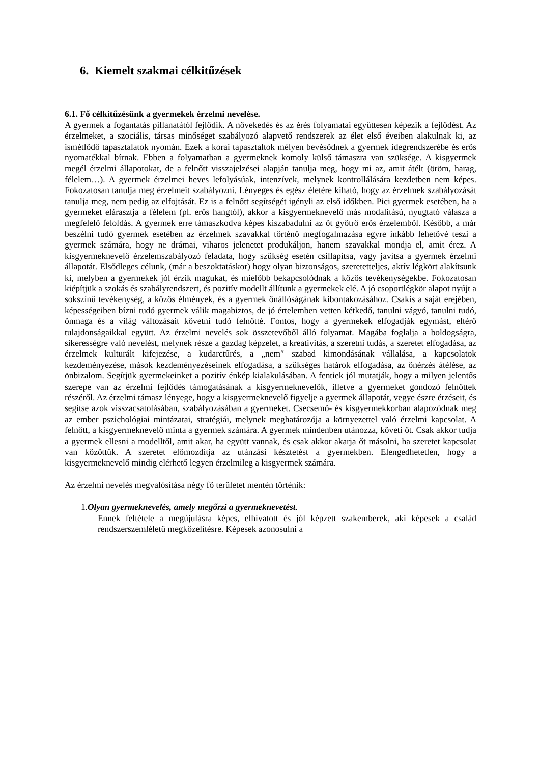6. Kiemelt szakmai célkitűzések
6.1. Fő célkitűzésünk a gyermekek érzelmi nevelése.
A gyermek a fogantatás pillanatától fejlődik. A növekedés és az érés folyamatai együttesen képezik a fejlődést. Az érzelmeket, a szociális, társas minőséget szabályozó alapvető rendszerek az élet első éveiben alakulnak ki, az ismétlődő tapasztalatok nyomán. Ezek a korai tapasztaltok mélyen bevésődnek a gyermek idegrendszerébe és erős nyomatékkal bírnak. Ebben a folyamatban a gyermeknek komoly külső támaszra van szüksége. A kisgyermek megél érzelmi állapotokat, de a felnőtt visszajelzései alapján tanulja meg, hogy mi az, amit átélt (öröm, harag, félelem…). A gyermek érzelmei heves lefolyásúak, intenzívek, melynek kontrollálására kezdetben nem képes. Fokozatosan tanulja meg érzelmeit szabályozni. Lényeges és egész életére kiható, hogy az érzelmek szabályozását tanulja meg, nem pedig az elfojtását. Ez is a felnőtt segítségét igényli az első időkben. Pici gyermek esetében, ha a gyermeket elárasztja a félelem (pl. erős hangtól), akkor a kisgyermeknevelő más modalitású, nyugtató válasza a megfelelő feloldás. A gyermek erre támaszkodva képes kiszabadulni az őt gyötrő erős érzelemből. Később, a már beszélni tudó gyermek esetében az érzelmek szavakkal történő megfogalmazása egyre inkább lehetővé teszi a gyermek számára, hogy ne drámai, viharos jelenetet produkáljon, hanem szavakkal mondja el, amit érez. A kisgyermeknevelő érzelemszabályozó feladata, hogy szükség esetén csillapítsa, vagy javítsa a gyermek érzelmi állapotát. Elsődleges célunk, (már a beszoktatáskor) hogy olyan biztonságos, szeretetteljes, aktív légkört alakítsunk ki, melyben a gyermekek jól érzik magukat, és mielőbb bekapcsolódnak a közös tevékenységekbe. Fokozatosan kiépítjük a szokás és szabályrendszert, és pozitív modellt állítunk a gyermekek elé. A jó csoportlégkör alapot nyújt a sokszínű tevékenység, a közös élmények, és a gyermek önállóságának kibontakozásához. Csakis a saját erejében, képességeiben bízni tudó gyermek válik magabiztos, de jó értelemben vetten kétkedő, tanulni vágyó, tanulni tudó, önmaga és a világ változásait követni tudó felnőtté. Fontos, hogy a gyermekek elfogadják egymást, eltérő tulajdonságaikkal együtt. Az érzelmi nevelés sok összetevőből álló folyamat. Magába foglalja a boldogságra, sikerességre való nevelést, melynek része a gazdag képzelet, a kreativitás, a szeretni tudás, a szeretet elfogadása, az érzelmek kulturált kifejezése, a kudarctűrés, a „nem″ szabad kimondásának vállalása, a kapcsolatok kezdeményezése, mások kezdeményezéseinek elfogadása, a szükséges határok elfogadása, az önérzés átélése, az önbizalom. Segítjük gyermekeinket a pozitív énkép kialakulásában. A fentiek jól mutatják, hogy a milyen jelentős szerepe van az érzelmi fejlődés támogatásának a kisgyermeknevelők, illetve a gyermeket gondozó felnőttek részéről. Az érzelmi támasz lényege, hogy a kisgyermeknevelő figyelje a gyermek állapotát, vegye észre érzéseit, és segítse azok visszacsatolásában, szabályozásában a gyermeket. Csecsemő- és kisgyermekkorban alapozódnak meg az ember pszichológiai mintázatai, stratégiái, melynek meghatározója a környezettel való érzelmi kapcsolat. A felnőtt, a kisgyermeknevelő minta a gyermek számára. A gyermek mindenben utánozza, követi őt. Csak akkor tudja a gyermek ellesni a modelltől, amit akar, ha együtt vannak, és csak akkor akarja őt másolni, ha szeretet kapcsolat van közöttük. A szeretet előmozdítja az utánzási késztetést a gyermekben. Elengedhetetlen, hogy a kisgyermeknevelő mindig elérhető legyen érzelmileg a kisgyermek számára.
Az érzelmi nevelés megvalósítása négy fő területet mentén történik:
1.Olyan gyermeknevelés, amely megőrzi a gyermeknevetést.
Ennek feltétele a megújulásra képes, elhívatott és jól képzett szakemberek, aki képesek a család rendszerszemléletű megközelítésre. Képesek azonosulni a